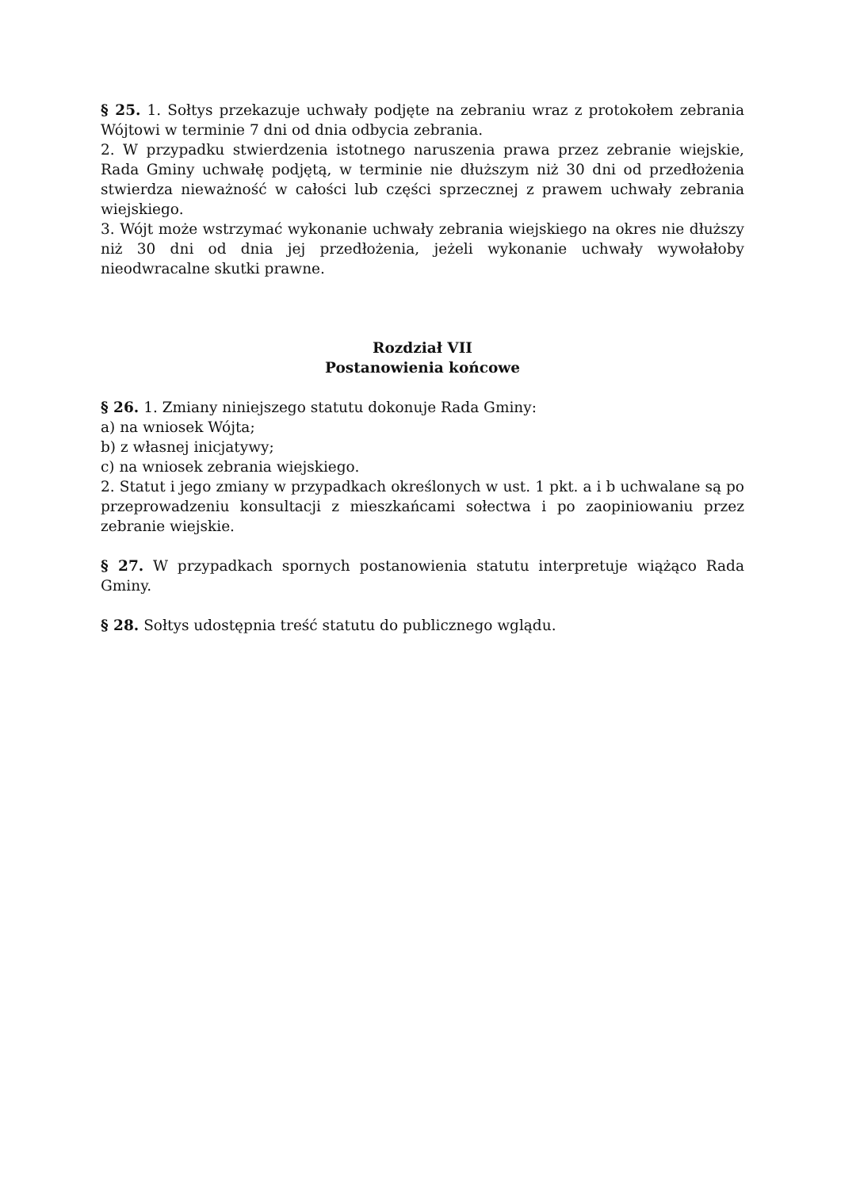§ 25. 1. Sołtys przekazuje uchwały podjęte na zebraniu wraz z protokołem zebrania Wójtowi w terminie 7 dni od dnia odbycia zebrania.
2. W przypadku stwierdzenia istotnego naruszenia prawa przez zebranie wiejskie, Rada Gminy uchwałę podjętą, w terminie nie dłuższym niż 30 dni od przedłożenia stwierdza nieważność w całości lub części sprzecznej z prawem uchwały zebrania wiejskiego.
3. Wójt może wstrzymać wykonanie uchwały zebrania wiejskiego na okres nie dłuższy niż 30 dni od dnia jej przedłożenia, jeżeli wykonanie uchwały wywołałoby nieodwracalne skutki prawne.
Rozdział VII
Postanowienia końcowe
§ 26. 1. Zmiany niniejszego statutu dokonuje Rada Gminy:
a) na wniosek Wójta;
b) z własnej inicjatywy;
c) na wniosek zebrania wiejskiego.
2. Statut i jego zmiany w przypadkach określonych w ust. 1 pkt. a i b uchwalane są po przeprowadzeniu konsultacji z mieszkańcami sołectwa i po zaopiniowaniu przez zebranie wiejskie.
§ 27. W przypadkach spornych postanowienia statutu interpretuje wiążąco Rada Gminy.
§ 28. Sołtys udostępnia treść statutu do publicznego wglądu.